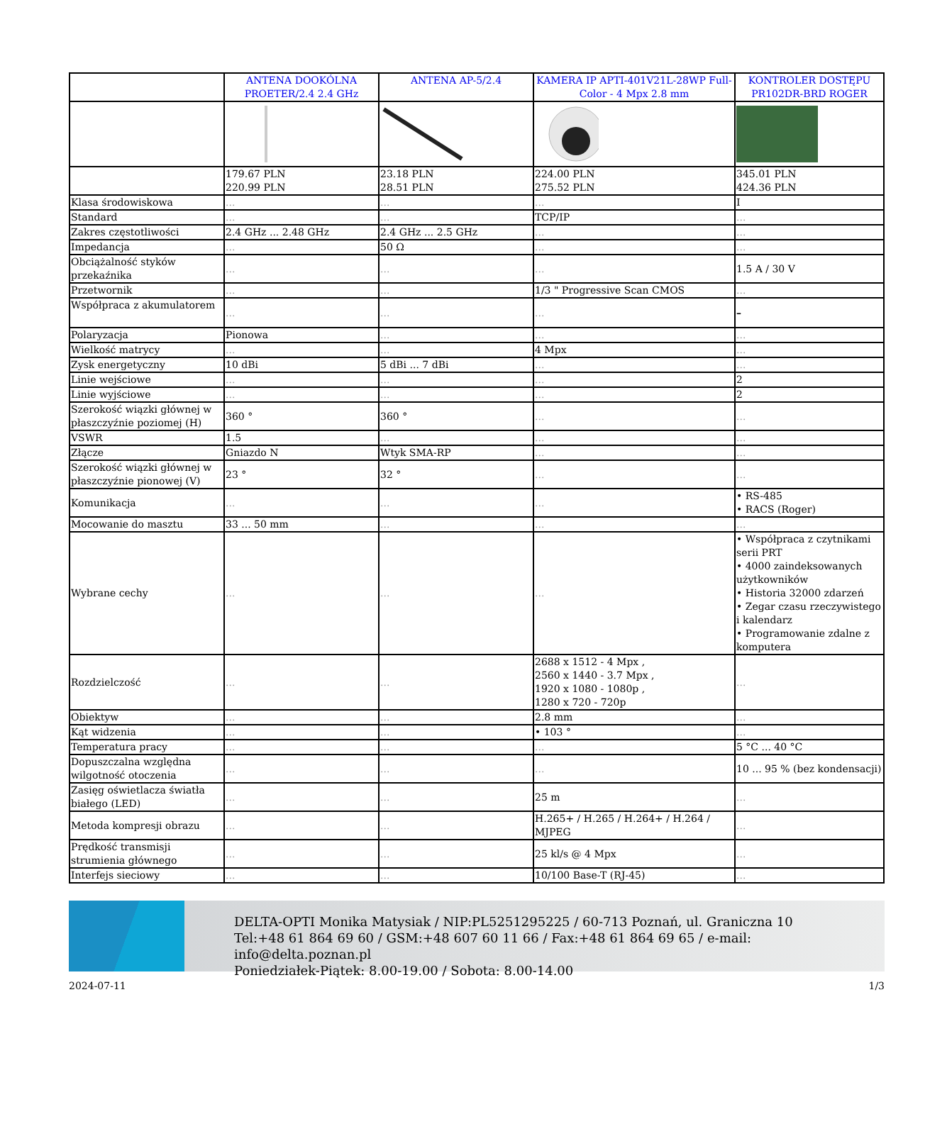| | ANTENA DOOKÓLNA PROETER/2.4 2.4 GHz | ANTENA AP-5/2.4 | KAMERA IP APTI-401V21L-28WP Full-Color - 4 Mpx 2.8 mm | KONTROLER DOSTĘPU PR102DR-BRD ROGER |
| --- | --- | --- | --- | --- |
| | 179.67 PLN 220.99 PLN | 23.18 PLN 28.51 PLN | 224.00 PLN 275.52 PLN | 345.01 PLN 424.36 PLN |
| Klasa środowiskowa | ... | ... | ... | I |
| Standard | ... | ... | TCP/IP | ... |
| Zakres częstotliwości | 2.4 GHz ... 2.48 GHz | 2.4 GHz ... 2.5 GHz | ... | ... |
| Impedancja | ... | 50 Ω | ... | ... |
| Obciążalność styków przekaźnika | ... | ... | ... | 1.5 A / 30 V |
| Przetwornik | ... | ... | 1/3 " Progressive Scan CMOS | ... |
| Współpraca z akumulatorem | ... | ... | ... | – |
| Polaryzacja | Pionowa | ... | ... | ... |
| Wielkość matrycy | ... | ... | 4 Mpx | ... |
| Zysk energetyczny | 10 dBi | 5 dBi ... 7 dBi | ... | ... |
| Linie wejściowe | ... | ... | ... | 2 |
| Linie wyjściowe | ... | ... | ... | 2 |
| Szerokość wiązki głównej w płaszczyźnie poziomej (H) | 360 ° | 360 ° | ... | ... |
| VSWR | 1.5 | ... | ... | ... |
| Złącze | Gniazdo N | Wtyk SMA-RP | ... | ... |
| Szerokość wiązki głównej w płaszczyźnie pionowej (V) | 23 ° | 32 ° | ... | ... |
| Komunikacja | ... | ... | ... | • RS-485 • RACS (Roger) |
| Mocowanie do masztu | 33 ... 50 mm | ... | ... | ... |
| Wybrane cechy | ... | ... | ... | • Współpraca z czytnikami serii PRT • 4000 zaindeksowanych użytkowników • Historia 32000 zdarzeń • Zegar czasu rzeczywistego i kalendarz • Programowanie zdalne z komputera |
| Rozdzielczość | ... | ... | 2688 x 1512 - 4 Mpx , 2560 x 1440 - 3.7 Mpx , 1920 x 1080 - 1080p , 1280 x 720 - 720p | ... |
| Obiektyw | ... | ... | 2.8 mm | ... |
| Kąt widzenia | ... | ... | • 103 ° | ... |
| Temperatura pracy | ... | ... | ... | 5 °C ... 40 °C |
| Dopuszczalna względna wilgotność otoczenia | ... | ... | ... | 10 ... 95 % (bez kondensacji) |
| Zasięg oświetlacza światła białego (LED) | ... | ... | 25 m | ... |
| Metoda kompresji obrazu | ... | ... | H.265+ / H.265 / H.264+ / H.264 / MJPEG | ... |
| Prędkość transmisji strumienia głównego | ... | ... | 25 kl/s @ 4 Mpx | ... |
| Interfejs sieciowy | ... | ... | 10/100 Base-T (RJ-45) | ... |
DELTA-OPTI Monika Matysiak / NIP:PL5251295225 / 60-713 Poznań, ul. Graniczna 10
Tel:+48 61 864 69 60 / GSM:+48 607 60 11 66 / Fax:+48 61 864 69 65 / e-mail: info@delta.poznan.pl
Poniedziałek-Piątek: 8.00-19.00 / Sobota: 8.00-14.00
2024-07-11 1/3